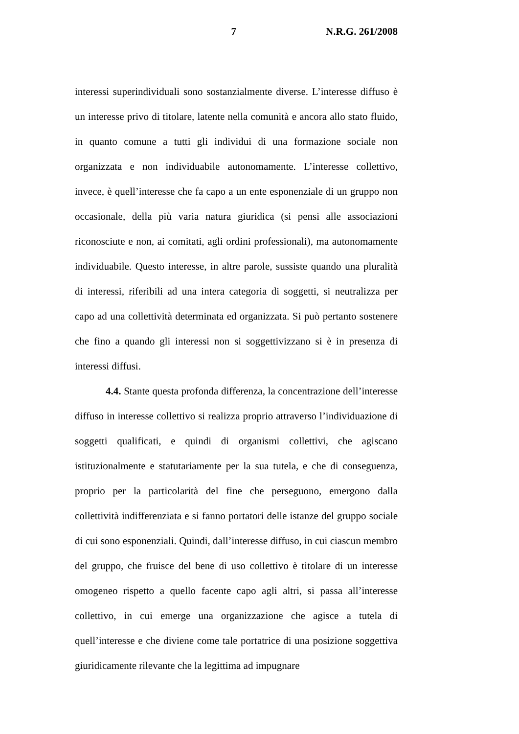7 N.R.G. 261/2008
interessi superindividuali sono sostanzialmente diverse. L’interesse diffuso è un interesse privo di titolare, latente nella comunità e ancora allo stato fluido, in quanto comune a tutti gli individui di una formazione sociale non organizzata e non individuabile autonomamente. L’interesse collettivo, invece, è quell’interesse che fa capo a un ente esponenziale di un gruppo non occasionale, della più varia natura giuridica (si pensi alle associazioni riconosciute e non, ai comitati, agli ordini professionali), ma autonomamente individuabile. Questo interesse, in altre parole, sussiste quando una pluralità di interessi, riferibili ad una intera categoria di soggetti, si neutralizza per capo ad una collettività determinata ed organizzata. Si può pertanto sostenere che fino a quando gli interessi non si soggettivizzano si è in presenza di interessi diffusi.
4.4. Stante questa profonda differenza, la concentrazione dell’interesse diffuso in interesse collettivo si realizza proprio attraverso l’individuazione di soggetti qualificati, e quindi di organismi collettivi, che agiscano istituzionalmente e statutariamente per la sua tutela, e che di conseguenza, proprio per la particolarità del fine che perseguono, emergono dalla collettività indifferenziata e si fanno portatori delle istanze del gruppo sociale di cui sono esponenziali. Quindi, dall’interesse diffuso, in cui ciascun membro del gruppo, che fruisce del bene di uso collettivo è titolare di un interesse omogeneo rispetto a quello facente capo agli altri, si passa all’interesse collettivo, in cui emerge una organizzazione che agisce a tutela di quell’interesse e che diviene come tale portatrice di una posizione soggettiva giuridicamente rilevante che la legittima ad impugnare